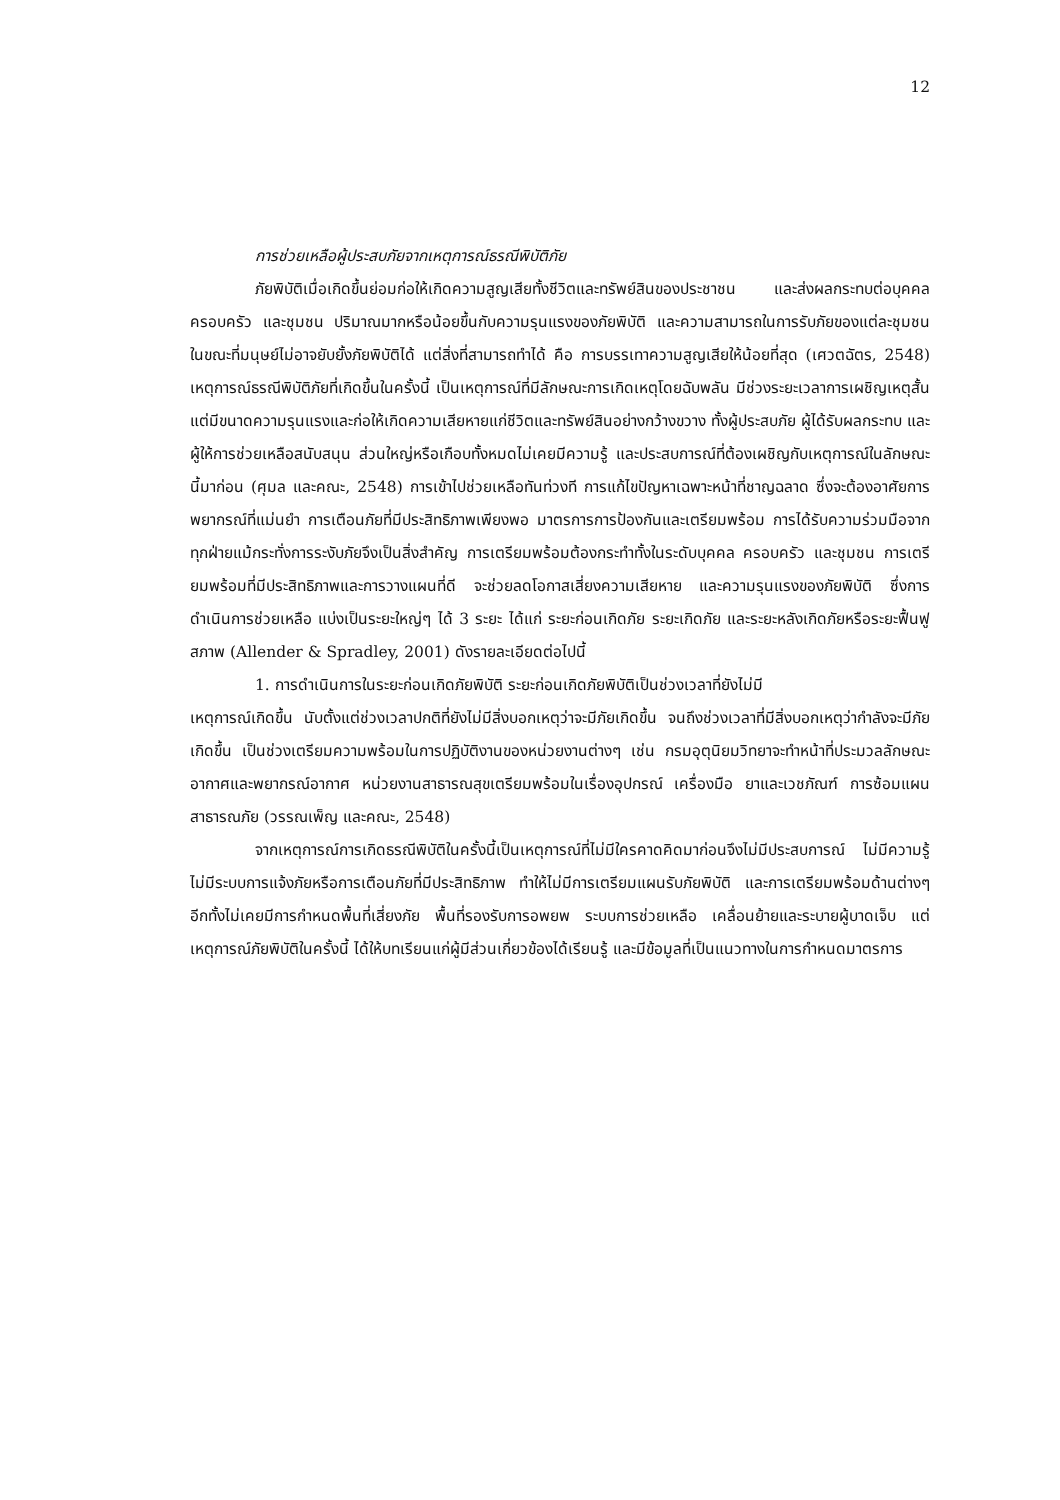12
การช่วยเหลือผู้ประสบภัยจากเหตุการณ์ธรณีพิบัติภัย
ภัยพิบัติเมื่อเกิดขึ้นย่อมก่อให้เกิดความสูญเสียทั้งชีวิตและทรัพย์สินของประชาชน และส่งผลกระทบต่อบุคคล ครอบครัว และชุมชน ปริมาณมากหรือน้อยขึ้นกับความรุนแรงของภัยพิบัติ และความสามารถในการรับภัยของแต่ละชุมชน ในขณะที่มนุษย์ไม่อาจยับยั้งภัยพิบัติได้ แต่สิ่งที่สามารถทำได้ คือ การบรรเทาความสูญเสียให้น้อยที่สุด (เศวตฉัตร, 2548) เหตุการณ์ธรณีพิบัติภัยที่เกิดขึ้นในครั้งนี้ เป็นเหตุการณ์ที่มีลักษณะการเกิดเหตุโดยฉับพลัน มีช่วงระยะเวลาการเผชิญเหตุสั้น แต่มีขนาดความรุนแรงและก่อให้เกิดความเสียหายแก่ชีวิตและทรัพย์สินอย่างกว้างขวาง ทั้งผู้ประสบภัย ผู้ได้รับผลกระทบ และผู้ให้การช่วยเหลือสนับสนุน ส่วนใหญ่หรือเกือบทั้งหมดไม่เคยมีความรู้ และประสบการณ์ที่ต้องเผชิญกับเหตุการณ์ในลักษณะนี้มาก่อน (ศุมล และคณะ, 2548) การเข้าไปช่วยเหลือทันท่วงที การแก้ไขปัญหาเฉพาะหน้าที่ชาญฉลาด ซึ่งจะต้องอาศัยการพยากรณ์ที่แม่นยำ การเตือนภัยที่มีประสิทธิภาพเพียงพอ มาตรการการป้องกันและเตรียมพร้อม การได้รับความร่วมมือจากทุกฝ่ายแม้กระทั่งการระงับภัยจึงเป็นสิ่งสำคัญ การเตรียมพร้อมต้องกระทำทั้งในระดับบุคคล ครอบครัว และชุมชน การเตรียมพร้อมที่มีประสิทธิภาพและการวางแผนที่ดี จะช่วยลดโอกาสเสี่ยงความเสียหาย และความรุนแรงของภัยพิบัติ ซึ่งการดำเนินการช่วยเหลือ แบ่งเป็นระยะใหญ่ๆ ได้ 3 ระยะ ได้แก่ ระยะก่อนเกิดภัย ระยะเกิดภัย และระยะหลังเกิดภัยหรือระยะฟื้นฟูสภาพ (Allender & Spradley, 2001) ดังรายละเอียดต่อไปนี้
1. การดำเนินการในระยะก่อนเกิดภัยพิบัติ ระยะก่อนเกิดภัยพิบัติเป็นช่วงเวลาที่ยังไม่มี
เหตุการณ์เกิดขึ้น นับตั้งแต่ช่วงเวลาปกติที่ยังไม่มีสิ่งบอกเหตุว่าจะมีภัยเกิดขึ้น จนถึงช่วงเวลาที่มีสิ่งบอกเหตุว่ากำลังจะมีภัยเกิดขึ้น เป็นช่วงเตรียมความพร้อมในการปฏิบัติงานของหน่วยงานต่างๆ เช่น กรมอุตุนิยมวิทยาจะทำหน้าที่ประมวลลักษณะอากาศและพยากรณ์อากาศ หน่วยงานสาธารณสุขเตรียมพร้อมในเรื่องอุปกรณ์ เครื่องมือ ยาและเวชภัณฑ์ การซ้อมแผนสาธารณภัย (วรรณเพ็ญ และคณะ, 2548)
จากเหตุการณ์การเกิดธรณีพิบัติในครั้งนี้เป็นเหตุการณ์ที่ไม่มีใครคาดคิดมาก่อนจึงไม่มีประสบการณ์ ไม่มีความรู้ ไม่มีระบบการแจ้งภัยหรือการเตือนภัยที่มีประสิทธิภาพ ทำให้ไม่มีการเตรียมแผนรับภัยพิบัติ และการเตรียมพร้อมด้านต่างๆ อีกทั้งไม่เคยมีการกำหนดพื้นที่เสี่ยงภัย พื้นที่รองรับการอพยพ ระบบการช่วยเหลือ เคลื่อนย้ายและระบายผู้บาดเจ็บ แต่เหตุการณ์ภัยพิบัติในครั้งนี้ ได้ให้บทเรียนแก่ผู้มีส่วนเกี่ยวข้องได้เรียนรู้ และมีข้อมูลที่เป็นแนวทางในการกำหนดมาตรการ